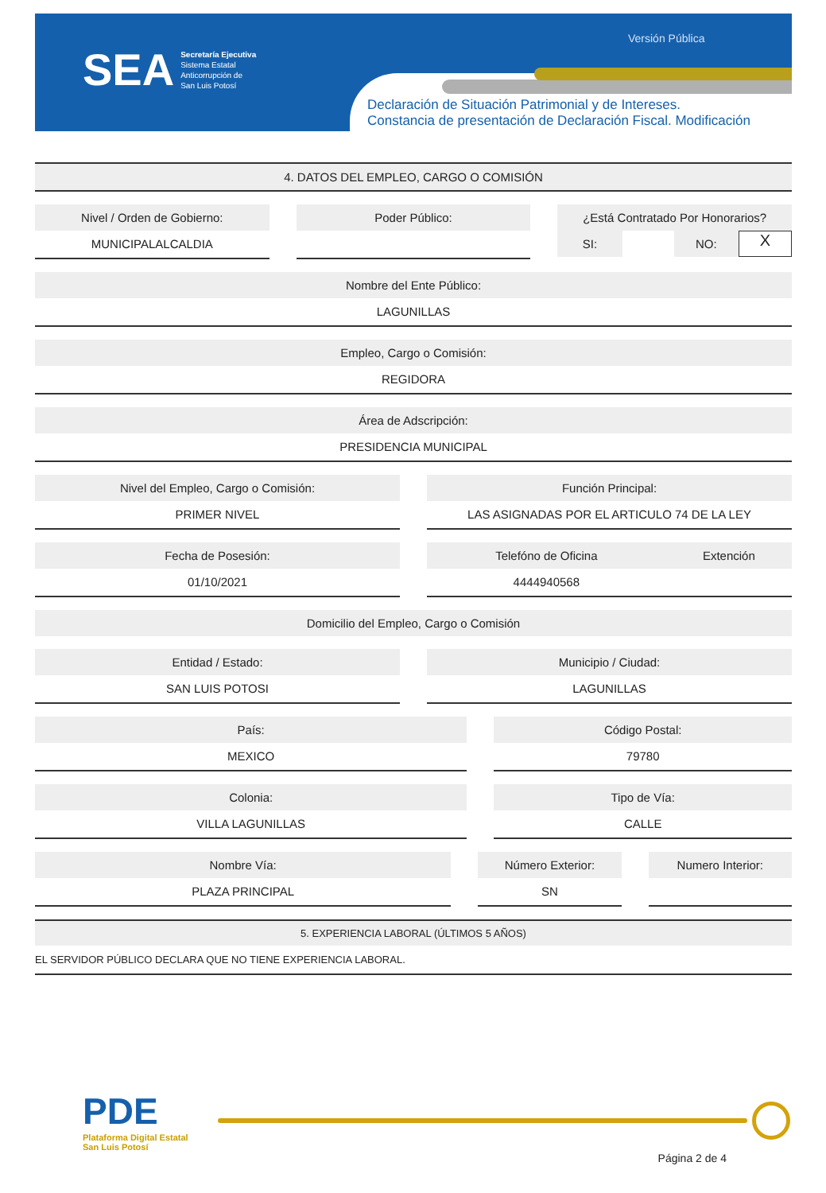SEA Secretaría Ejecutiva
Sistema Estatal
Anticorrupción de
San Luis Potosí
Versión Pública
Declaración de Situación Patrimonial y de Intereses.
Constancia de presentación de Declaración Fiscal. Modificación
4. DATOS DEL EMPLEO, CARGO O COMISIÓN
Nivel / Orden de Gobierno:
MUNICIPALALCALDIA
Poder Público: ¿Está Contratado Por Honorarios?
SI: NO: X
Nombre del Ente Público:
LAGUNILLAS
Empleo, Cargo o Comisión:
REGIDORA
Área de Adscripción:
PRESIDENCIA MUNICIPAL
Nivel del Empleo, Cargo o Comisión:
PRIMER NIVEL
Función Principal:
LAS ASIGNADAS POR EL ARTICULO 74 DE LA LEY
Fecha de Posesión:
01/10/2021
Telefóno de Oficina Extención
4444940568
Domicilio del Empleo, Cargo o Comisión
Entidad / Estado:
SAN LUIS POTOSI
Municipio / Ciudad:
LAGUNILLAS
País:
MEXICO
Código Postal:
79780
Colonia:
VILLA LAGUNILLAS
Tipo de Vía:
CALLE
Nombre Vía:
PLAZA PRINCIPAL
Número Exterior:
SN
Numero Interior:
5. EXPERIENCIA LABORAL (ÚLTIMOS 5 AÑOS)
EL SERVIDOR PÚBLICO DECLARA QUE NO TIENE EXPERIENCIA LABORAL.
PDE
Plataforma Digital Estatal
San Luis Potosí
Página 2 de 4